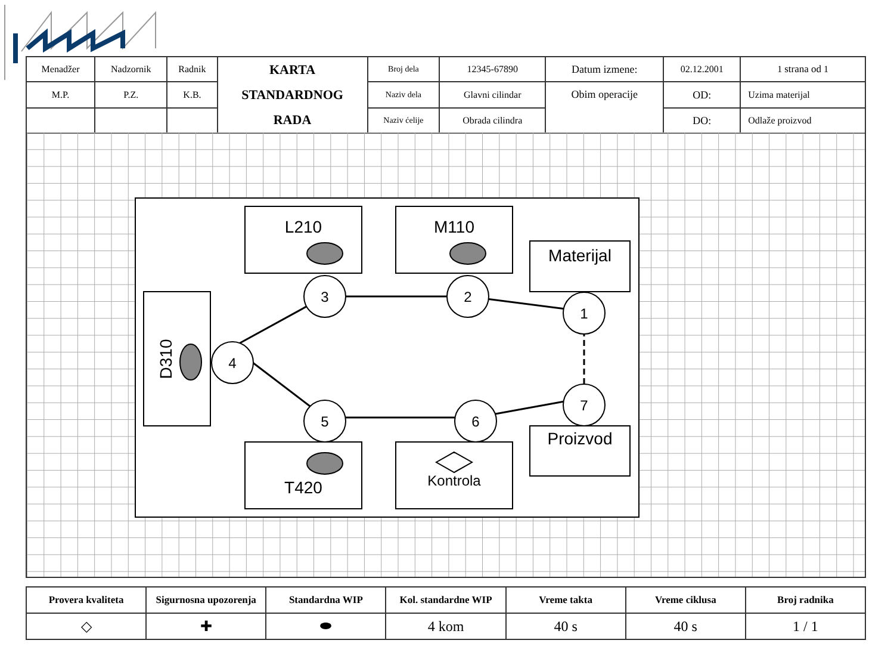| Menadžer | Nadzornik | Radnik | KARTA STANDARDNOG RADA | Broj dela | 12345-67890 | Datum izmene: | 02.12.2001 | 1 strana od 1 |
| M.P. | P.Z. | K.B. | | Naziv dela | Glavni cilindar | Obim operacije | OD: | Uzima materijal |
| | | | | Naziv ćelije | Obrada cilindra | | DO: | Odlaže proizvod |
3
2
1
4
5
6
7
L210
M110
Materijal
T420
Kontrola
Proizvod
D310
| Provera kvaliteta | Sigurnosna upozorenja | Standardna WIP | Kol. standardne WIP | Vreme takta | Vreme ciklusa | Broj radnika |
| --- | --- | --- | --- | --- | --- | --- |
| ◇ | ✚ | ⬬ | 4 kom | 40 s | 40 s | 1 / 1 |